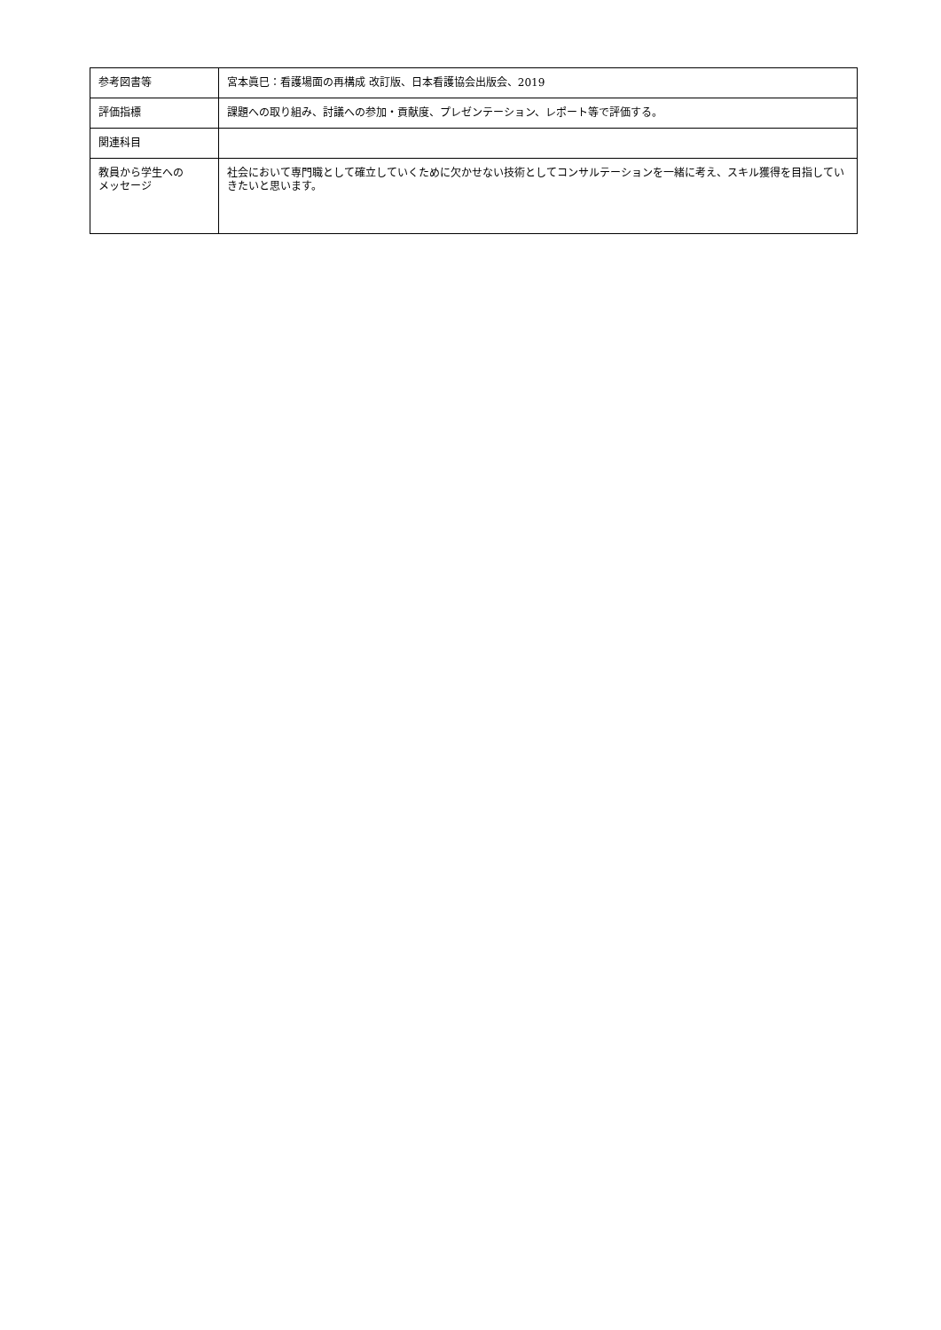| 参考図書等 | 宮本眞巳：看護場面の再構成 改訂版、日本看護協会出版会、2019 |
| 評価指標 | 課題への取り組み、討議への参加・貢献度、プレゼンテーション、レポート等で評価する。 |
| 関連科目 | |
| 教員から学生への メッセージ | 社会において専門職として確立していくために欠かせない技術としてコンサルテーションを一緒に考え、スキル獲得を目指していきたいと思います。 |